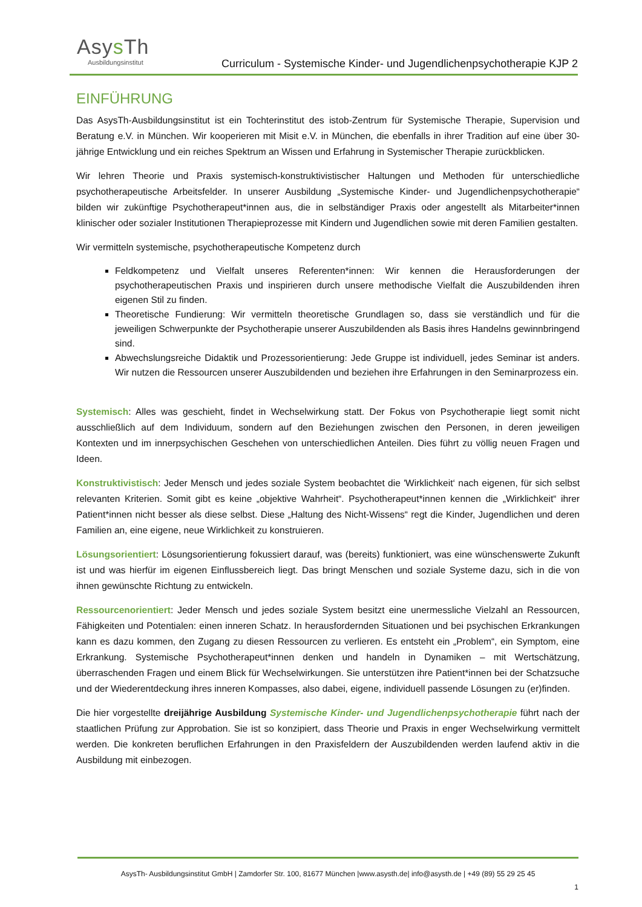Asys Th
Ausbildungsinstitut
Curriculum - Systemische Kinder- und Jugendlichenpsychotherapie KJP 2
EINFÜHRUNG
Das AsysTh-Ausbildungsinstitut ist ein Tochterinstitut des istob-Zentrum für Systemische Therapie, Supervision und Beratung e.V. in München. Wir kooperieren mit Misit e.V. in München, die ebenfalls in ihrer Tradition auf eine über 30-jährige Entwicklung und ein reiches Spektrum an Wissen und Erfahrung in Systemischer Therapie zurückblicken.
Wir lehren Theorie und Praxis systemisch-konstruktivistischer Haltungen und Methoden für unterschiedliche psychotherapeutische Arbeitsfelder. In unserer Ausbildung „Systemische Kinder- und Jugendlichenpsychotherapie“ bilden wir zukünftige Psychotherapeut*innen aus, die in selbständiger Praxis oder angestellt als Mitarbeiter*innen klinischer oder sozialer Institutionen Therapieprozesse mit Kindern und Jugendlichen sowie mit deren Familien gestalten.
Wir vermitteln systemische, psychotherapeutische Kompetenz durch
Feldkompetenz und Vielfalt unseres Referenten*innen: Wir kennen die Herausforderungen der psychotherapeutischen Praxis und inspirieren durch unsere methodische Vielfalt die Auszubildenden ihren eigenen Stil zu finden.
Theoretische Fundierung: Wir vermitteln theoretische Grundlagen so, dass sie verständlich und für die jeweiligen Schwerpunkte der Psychotherapie unserer Auszubildenden als Basis ihres Handelns gewinnbringend sind.
Abwechslungsreiche Didaktik und Prozessorientierung: Jede Gruppe ist individuell, jedes Seminar ist anders. Wir nutzen die Ressourcen unserer Auszubildenden und beziehen ihre Erfahrungen in den Seminarprozess ein.
Systemisch: Alles was geschieht, findet in Wechselwirkung statt. Der Fokus von Psychotherapie liegt somit nicht ausschließlich auf dem Individuum, sondern auf den Beziehungen zwischen den Personen, in deren jeweiligen Kontexten und im innerpsychischen Geschehen von unterschiedlichen Anteilen. Dies führt zu völlig neuen Fragen und Ideen.
Konstruktivistisch: Jeder Mensch und jedes soziale System beobachtet die 'Wirklichkeit‘ nach eigenen, für sich selbst relevanten Kriterien. Somit gibt es keine „objektive Wahrheit“. Psychotherapeut*innen kennen die „Wirklichkeit“ ihrer Patient*innen nicht besser als diese selbst. Diese „Haltung des Nicht-Wissens“ regt die Kinder, Jugendlichen und deren Familien an, eine eigene, neue Wirklichkeit zu konstruieren.
Lösungsorientiert: Lösungsorientierung fokussiert darauf, was (bereits) funktioniert, was eine wünschenswerte Zukunft ist und was hierfür im eigenen Einflussbereich liegt. Das bringt Menschen und soziale Systeme dazu, sich in die von ihnen gewünschte Richtung zu entwickeln.
Ressourcenorientiert: Jeder Mensch und jedes soziale System besitzt eine unermessliche Vielzahl an Ressourcen, Fähigkeiten und Potentialen: einen inneren Schatz. In herausfordernden Situationen und bei psychischen Erkrankungen kann es dazu kommen, den Zugang zu diesen Ressourcen zu verlieren. Es entsteht ein „Problem“, ein Symptom, eine Erkrankung. Systemische Psychotherapeut*innen denken und handeln in Dynamiken – mit Wertschätzung, überraschenden Fragen und einem Blick für Wechselwirkungen. Sie unterstützen ihre Patient*innen bei der Schatzsuche und der Wiederentdeckung ihres inneren Kompasses, also dabei, eigene, individuell passende Lösungen zu (er)finden.
Die hier vorgestellte dreijährige Ausbildung Systemische Kinder- und Jugendlichenpsychotherapie führt nach der staatlichen Prüfung zur Approbation. Sie ist so konzipiert, dass Theorie und Praxis in enger Wechselwirkung vermittelt werden. Die konkreten beruflichen Erfahrungen in den Praxisfeldern der Auszubildenden werden laufend aktiv in die Ausbildung mit einbezogen.
AsysTh- Ausbildungsinstitut GmbH | Zamdorfer Str. 100, 81677 München |www.asysth.de| info@asysth.de | +49 (89) 55 29 25 45
1